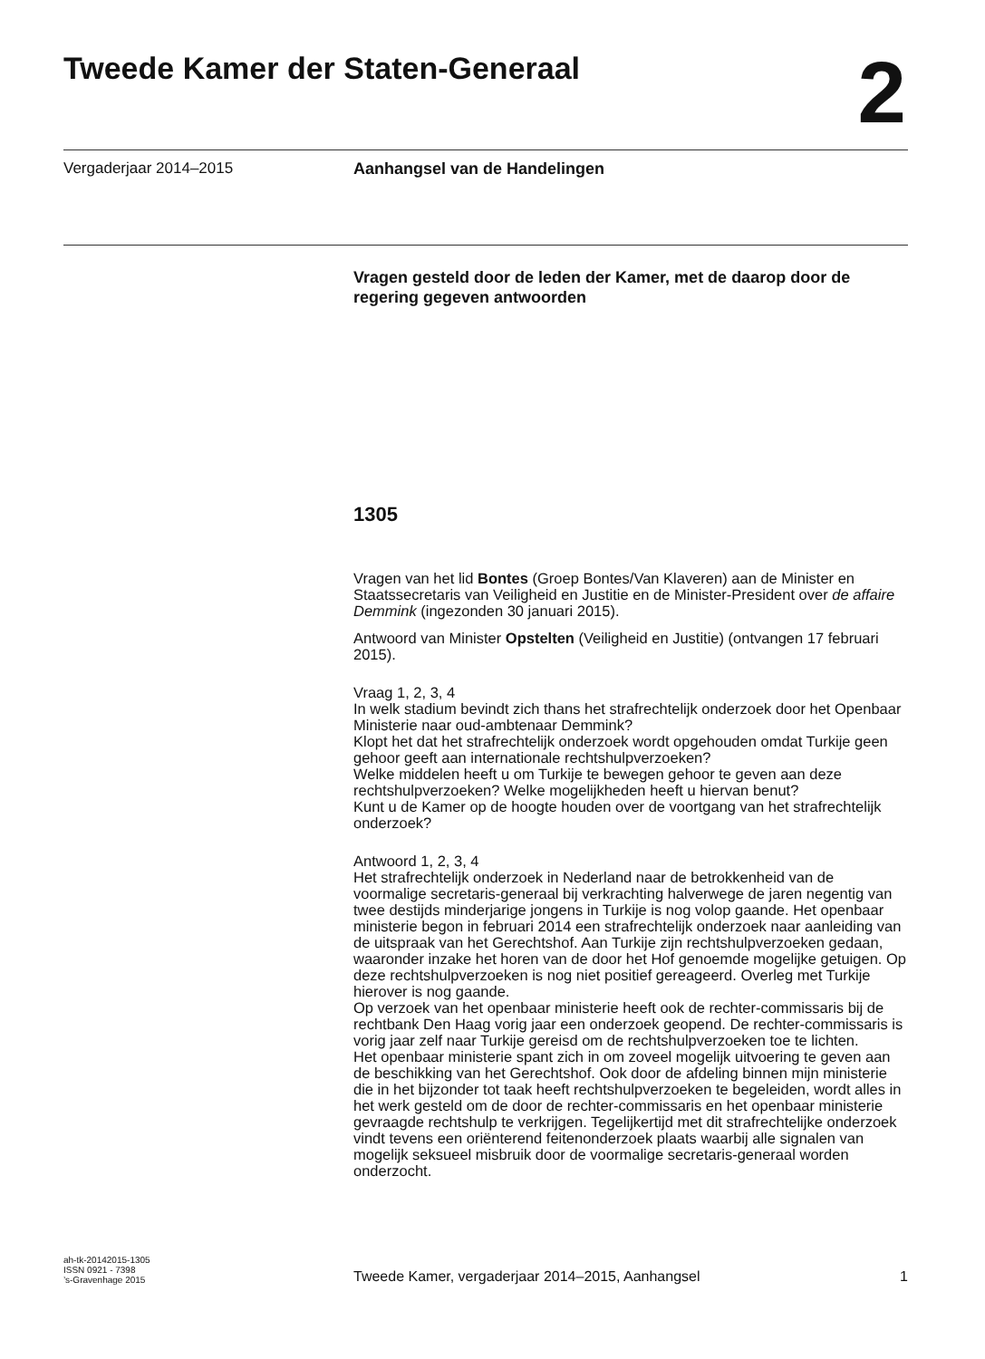Tweede Kamer der Staten-Generaal
2
Vergaderjaar 2014–2015 Aanhangsel van de Handelingen
Vragen gesteld door de leden der Kamer, met de daarop door de regering gegeven antwoorden
1305
Vragen van het lid Bontes (Groep Bontes/Van Klaveren) aan de Minister en Staatssecretaris van Veiligheid en Justitie en de Minister-President over de affaire Demmink (ingezonden 30 januari 2015).
Antwoord van Minister Opstelten (Veiligheid en Justitie) (ontvangen 17 februari 2015).
Vraag 1, 2, 3, 4
In welk stadium bevindt zich thans het strafrechtelijk onderzoek door het Openbaar Ministerie naar oud-ambtenaar Demmink?
Klopt het dat het strafrechtelijk onderzoek wordt opgehouden omdat Turkije geen gehoor geeft aan internationale rechtshulpverzoeken?
Welke middelen heeft u om Turkije te bewegen gehoor te geven aan deze rechtshulpverzoeken? Welke mogelijkheden heeft u hiervan benut?
Kunt u de Kamer op de hoogte houden over de voortgang van het strafrechtelijk onderzoek?
Antwoord 1, 2, 3, 4
Het strafrechtelijk onderzoek in Nederland naar de betrokkenheid van de voormalige secretaris-generaal bij verkrachting halverwege de jaren negentig van twee destijds minderjarige jongens in Turkije is nog volop gaande. Het openbaar ministerie begon in februari 2014 een strafrechtelijk onderzoek naar aanleiding van de uitspraak van het Gerechtshof. Aan Turkije zijn rechtshulpverzoeken gedaan, waaronder inzake het horen van de door het Hof genoemde mogelijke getuigen. Op deze rechtshulpverzoeken is nog niet positief gereageerd. Overleg met Turkije hierover is nog gaande.
Op verzoek van het openbaar ministerie heeft ook de rechter-commissaris bij de rechtbank Den Haag vorig jaar een onderzoek geopend. De rechter-commissaris is vorig jaar zelf naar Turkije gereisd om de rechtshulpverzoeken toe te lichten.
Het openbaar ministerie spant zich in om zoveel mogelijk uitvoering te geven aan de beschikking van het Gerechtshof. Ook door de afdeling binnen mijn ministerie die in het bijzonder tot taak heeft rechtshulpverzoeken te begeleiden, wordt alles in het werk gesteld om de door de rechter-commissaris en het openbaar ministerie gevraagde rechtshulp te verkrijgen. Tegelijkertijd met dit strafrechtelijke onderzoek vindt tevens een oriënterend feitenonderzoek plaats waarbij alle signalen van mogelijk seksueel misbruik door de voormalige secretaris-generaal worden onderzocht.
ah-tk-20142015-1305
ISSN 0921 - 7398
’s-Gravenhage 2015
Tweede Kamer, vergaderjaar 2014–2015, Aanhangsel 1